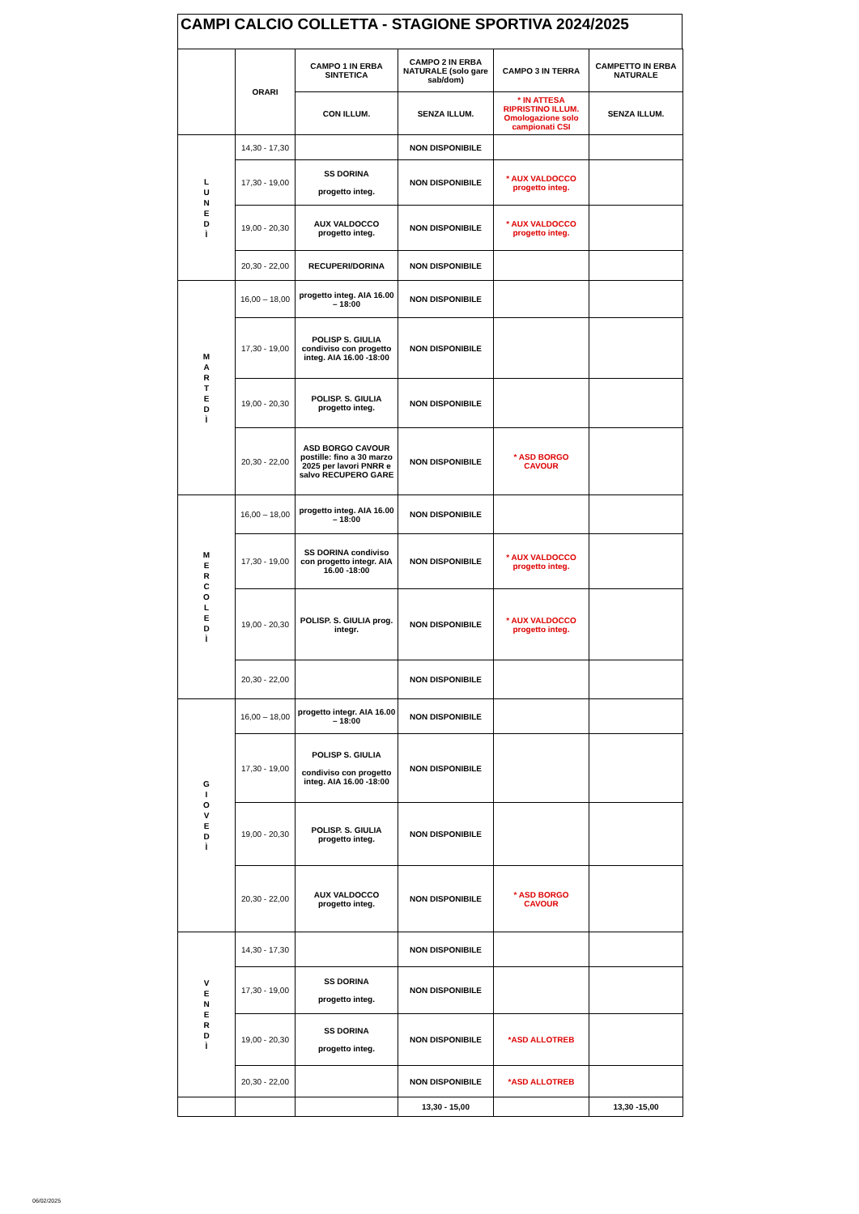CAMPI CALCIO COLLETTA - STAGIONE SPORTIVA 2024/2025
| | ORARI | CAMPO 1 IN ERBA SINTETICA | CAMPO 2 IN ERBA NATURALE (solo gare sab/dom) | CAMPO 3 IN TERRA | CAMPETTO IN ERBA NATURALE |
| --- | --- | --- | --- | --- | --- |
| | | CON ILLUM. | SENZA ILLUM. | * IN ATTESA RIPRISTINO ILLUM. Omologazione solo campionati CSI | SENZA ILLUM. |
| L U N E D Ì | 14,30 - 17,30 | | NON DISPONIBILE | | |
| | 17,30 - 19,00 | SS DORINA progetto integ. | NON DISPONIBILE | * AUX VALDOCCO progetto integ. | |
| | 19,00 - 20,30 | AUX VALDOCCO progetto integ. | NON DISPONIBILE | * AUX VALDOCCO progetto integ. | |
| | 20,30 - 22,00 | RECUPERI/DORINA | NON DISPONIBILE | | |
| M A R T E D Ì | 16,00 – 18,00 | progetto integ. AIA 16.00 – 18:00 | NON DISPONIBILE | | |
| | 17,30 - 19,00 | POLISP S. GIULIA condiviso con progetto integ. AIA 16.00 -18:00 | NON DISPONIBILE | | |
| | 19,00 - 20,30 | POLISP. S. GIULIA progetto integ. | NON DISPONIBILE | | |
| | 20,30 - 22,00 | ASD BORGO CAVOUR postille: fino a 30 marzo 2025 per lavori PNRR e salvo RECUPERO GARE | NON DISPONIBILE | * ASD BORGO CAVOUR | |
| M E R C O L E D Ì | 16,00 – 18,00 | progetto integ. AIA 16.00 – 18:00 | NON DISPONIBILE | | |
| | 17,30 - 19,00 | SS DORINA condiviso con progetto integr. AIA 16.00 -18:00 | NON DISPONIBILE | * AUX VALDOCCO progetto integ. | |
| | 19,00 - 20,30 | POLISP. S. GIULIA prog. integr. | NON DISPONIBILE | * AUX VALDOCCO progetto integ. | |
| | 20,30 - 22,00 | | NON DISPONIBILE | | |
| G I O V E D Ì | 16,00 – 18,00 | progetto integr. AIA 16.00 – 18:00 | NON DISPONIBILE | | |
| | 17,30 - 19,00 | POLISP S. GIULIA condiviso con progetto integ. AIA 16.00 -18:00 | NON DISPONIBILE | | |
| | 19,00 - 20,30 | POLISP. S. GIULIA progetto integ. | NON DISPONIBILE | | |
| | 20,30 - 22,00 | AUX VALDOCCO progetto integ. | NON DISPONIBILE | * ASD BORGO CAVOUR | |
| V E N E R D Ì | 14,30 - 17,30 | | NON DISPONIBILE | | |
| | 17,30 - 19,00 | SS DORINA progetto integ. | NON DISPONIBILE | | |
| | 19,00 - 20,30 | SS DORINA progetto integ. | NON DISPONIBILE | *ASD ALLOTREB | |
| | 20,30 - 22,00 | | NON DISPONIBILE | *ASD ALLOTREB | |
| | | | 13,30 - 15,00 | | 13,30 -15,00 |
06/02/2025